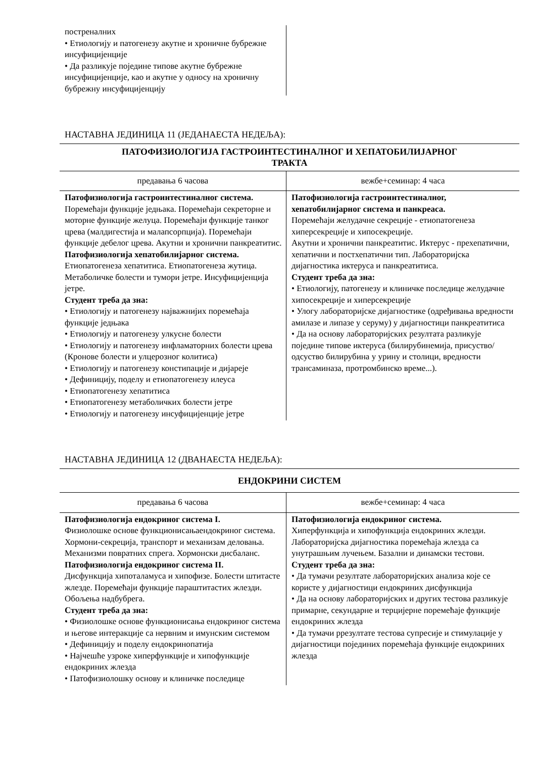| постреналних • Етиологију и патогенезу акутне и хроничне бубрежне инсуфицијенције • Да разликује поједине типове акутне бубрежне инсуфицијенције, као и акутне у односу на хроничну бубрежну инсуфицијенцију | |
НАСТАВНА ЈЕДИНИЦА 11 (ЈЕДАНАЕСТА НЕДЕЉА):
ПАТОФИЗИОЛОГИЈА ГАСТРОИНТЕСТИНАЛНОГ И ХЕПАТОБИЛИЈАРНОГ
ТРАКТА
| предавања 6 часова | вежбе+семинар: 4 часа |
| Патофизиологија гастроинтестиналног система. Поремећаји функције једњака. Поремећаји секреторне и моторне функције желуца. Поремећаји функције танког црева (малдигестија и малапсорпција). Поремећаји функције дебелог црева. Акутни и хронични панкреатитис. Патофизиологија хепатобилијарног система. Етиопатогенеза хепатитиса. Етиопатогенеза жутица. Метаболичке болести и тумори јетре. Инсуфицијенција јетре. Студент треба да зна: • Етиологију и патогенезу најважнијих поремећаја функције једњака • Етиологију и патогенезу улкусне болести • Етиологију и патогенезу инфламаторних болести црева (Кронове болести и улцерозног колитиса) • Етиологију и патогенезу констипације и дијареје • Дефиницију, поделу и етиопатогенезу илеуса • Етиопатогенезу хепатитиса • Етиопатогенезу метаболичких болести јетре • Етиологију и патогенезу инсуфицијенције јетре | Патофизиологија гастроинтестиналног, хепатобилијарног система и панкреаса. Поремећаји желудачне секреције - етиопатогенеза хиперсекреције и хипосекреције. Акутни и хронични панкреатитис. Иктерус - прехепатични, хепатични и постхепатични тип. Лабораторијска дијагностика иктеруса и панкреатитиса. Студент треба да зна: • Етиологију, патогенезу и клиничке последице желудачне хипосекреције и хиперсекреције • Улогу лабораторијске дијагностике (одређивања вредности амилазе и липазе у серуму) у дијагностици панкреатитиса • Да на основу лабораторијских резултата разликује поједине типове иктеруса (билирубинемија, присуство/одсуство билирубина у урину и столици, вредности трансаминаза, протромбинско време...). |
НАСТАВНА ЈЕДИНИЦА 12 (ДВАНАЕСТА НЕДЕЉА):
ЕНДОКРИНИ СИСТЕМ
| предавања 6 часова | вежбе+семинар: 4 часа |
| Патофизиологија ендокриног система I. Физиолошке основе функционисањаендокриног система. Хормони-секреција, транспорт и механизам деловања. Механизми повратних спрега. Хормонски дисбаланс. Патофизиологија ендокриног система II. Дисфункција хипоталамуса и хипофизе. Болести штитасте жлезде. Поремећаји функције параштитастих жлезди. Обољења надбубрега. Студент треба да зна: • Физиолошке основе функционисања ендокриног система и његове интеракције са нервним и имунским системом • Дефиницију и поделу ендокринопатија • Најчешће узроке хиперфункције и хипофункције ендокриних жлезда • Патофизиолошку основу и клиничке последице | Патофизиологија ендокриног система. Хиперфункција и хипофункција ендокриних жлезди. Лабораторијска дијагностика поремећаја жлезда са унутрашњим лучењем. Базални и динамски тестови. Студент треба да зна: • Да тумачи резултате лабораторијских анализа које се користе у дијагностици ендокриних дисфункција • Да на основу лабораторијских и других тестова разликује примарне, секундарне и терцијерне поремећаје функције ендокриних жлезда • Да тумачи ррезултате тестова супресије и стимулације у дијагностици појединих поремећаја функције ендокриних жлезда |